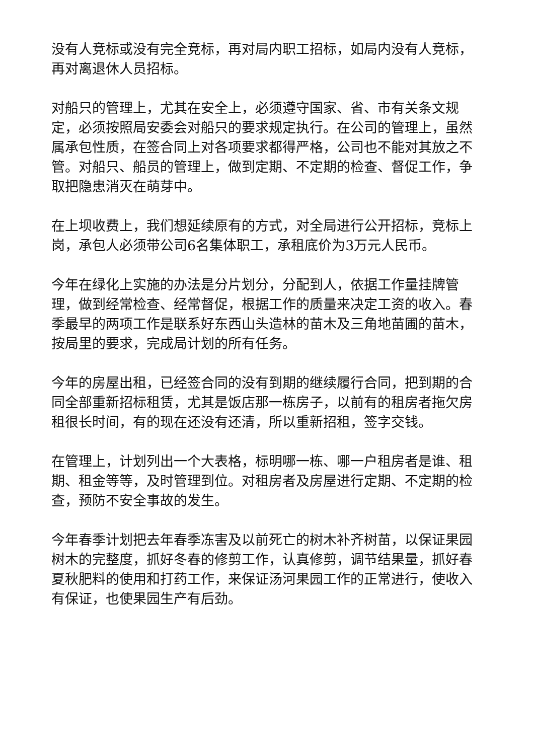没有人竞标或没有完全竞标，再对局内职工招标，如局内没有人竞标，再对离退休人员招标。
对船只的管理上，尤其在安全上，必须遵守国家、省、市有关条文规定，必须按照局安委会对船只的要求规定执行。在公司的管理上，虽然属承包性质，在签合同上对各项要求都得严格，公司也不能对其放之不管。对船只、船员的管理上，做到定期、不定期的检查、督促工作，争取把隐患消灭在萌芽中。
在上坝收费上，我们想延续原有的方式，对全局进行公开招标，竞标上岗，承包人必须带公司6名集体职工，承租底价为3万元人民币。
今年在绿化上实施的办法是分片划分，分配到人，依据工作量挂牌管理，做到经常检查、经常督促，根据工作的质量来决定工资的收入。春季最早的两项工作是联系好东西山头造林的苗木及三角地苗圃的苗木，按局里的要求，完成局计划的所有任务。
今年的房屋出租，已经签合同的没有到期的继续履行合同，把到期的合同全部重新招标租赁，尤其是饭店那一栋房子，以前有的租房者拖欠房租很长时间，有的现在还没有还清，所以重新招租，签字交钱。
在管理上，计划列出一个大表格，标明哪一栋、哪一户租房者是谁、租期、租金等等，及时管理到位。对租房者及房屋进行定期、不定期的检查，预防不安全事故的发生。
今年春季计划把去年春季冻害及以前死亡的树木补齐树苗，以保证果园树木的完整度，抓好冬春的修剪工作，认真修剪，调节结果量，抓好春夏秋肥料的使用和打药工作，来保证汤河果园工作的正常进行，使收入有保证，也使果园生产有后劲。